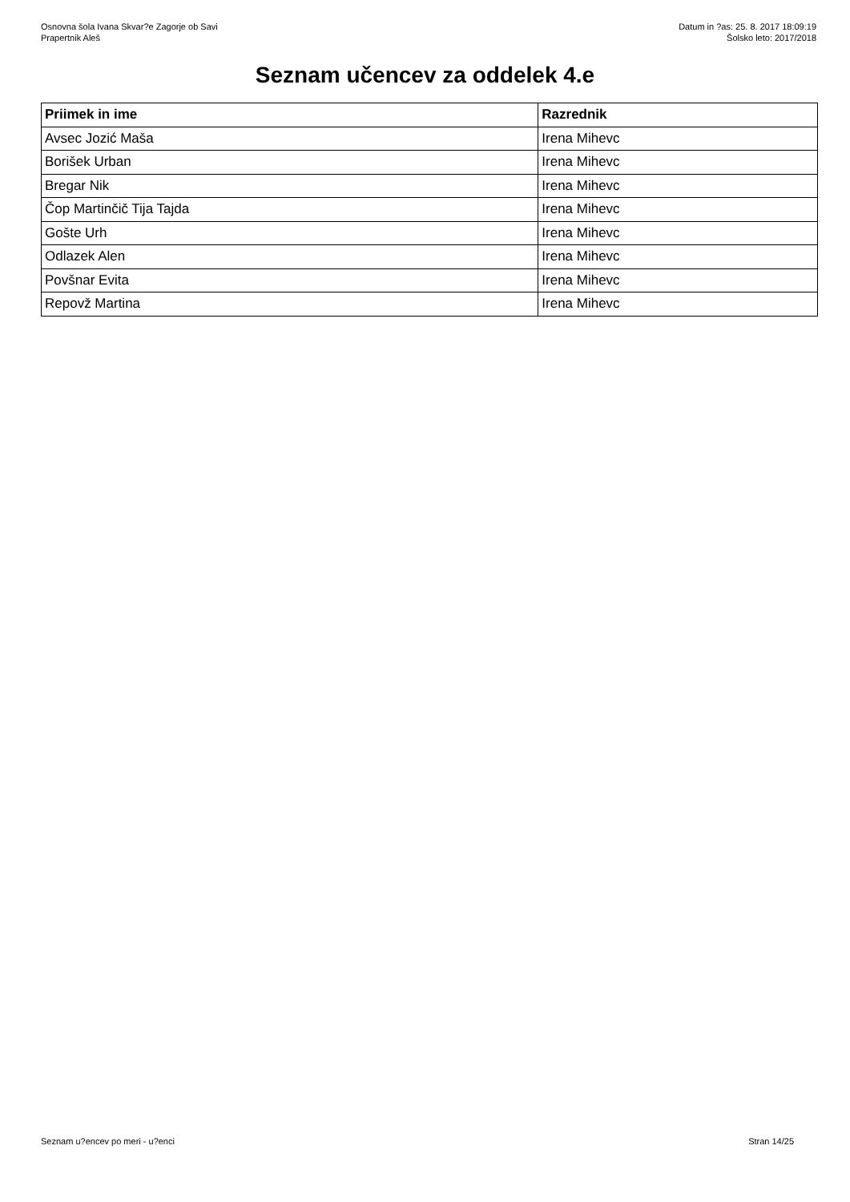Osnovna šola Ivana Skvar?e Zagorje ob Savi
Prapertnik Aleš
Datum in ?as: 25. 8. 2017 18:09:19
Šolsko leto: 2017/2018
Seznam učencev za oddelek 4.e
| Priimek in ime | Razrednik |
| --- | --- |
| Avsec Jozić Maša | Irena Mihevc |
| Borišek Urban | Irena Mihevc |
| Bregar Nik | Irena Mihevc |
| Čop Martinčič Tija Tajda | Irena Mihevc |
| Gošte Urh | Irena Mihevc |
| Odlazek Alen | Irena Mihevc |
| Povšnar Evita | Irena Mihevc |
| Repovž Martina | Irena Mihevc |
Seznam u?encev po meri - u?enci Stran 14/25